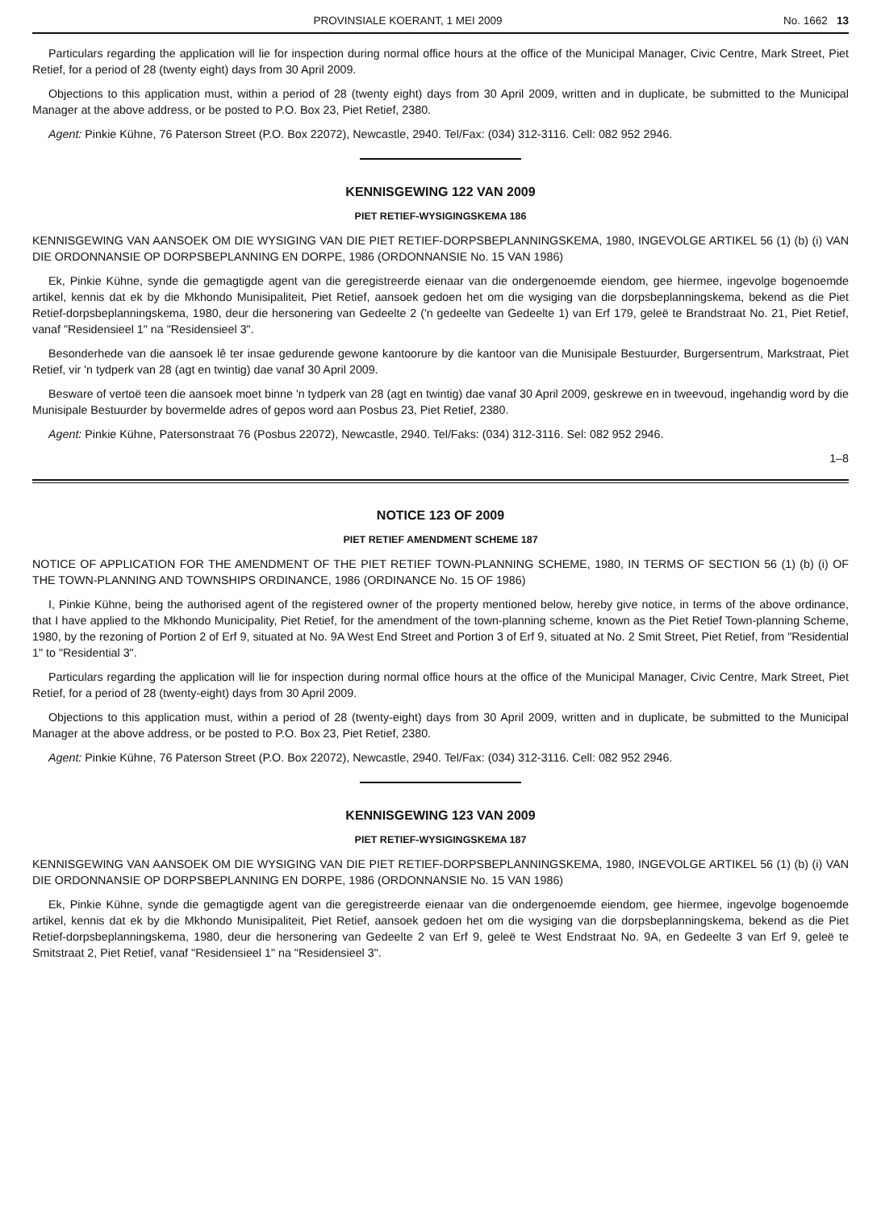PROVINSIALE KOERANT, 1 MEI 2009 No. 1662 13
Particulars regarding the application will lie for inspection during normal office hours at the office of the Municipal Manager, Civic Centre, Mark Street, Piet Retief, for a period of 28 (twenty eight) days from 30 April 2009.
Objections to this application must, within a period of 28 (twenty eight) days from 30 April 2009, written and in duplicate, be submitted to the Municipal Manager at the above address, or be posted to P.O. Box 23, Piet Retief, 2380.
Agent: Pinkie Kühne, 76 Paterson Street (P.O. Box 22072), Newcastle, 2940. Tel/Fax: (034) 312-3116. Cell: 082 952 2946.
KENNISGEWING 122 VAN 2009
PIET RETIEF-WYSIGINGSKEMA 186
KENNISGEWING VAN AANSOEK OM DIE WYSIGING VAN DIE PIET RETIEF-DORPSBEPLANNINGSKEMA, 1980, INGEVOLGE ARTIKEL 56 (1) (b) (i) VAN DIE ORDONNANSIE OP DORPSBEPLANNING EN DORPE, 1986 (ORDONNANSIE No. 15 VAN 1986)
Ek, Pinkie Kühne, synde die gemagtigde agent van die geregistreerde eienaar van die ondergenoemde eiendom, gee hiermee, ingevolge bogenoemde artikel, kennis dat ek by die Mkhondo Munisipaliteit, Piet Retief, aansoek gedoen het om die wysiging van die dorpsbeplanningskema, bekend as die Piet Retief-dorpsbeplanningskema, 1980, deur die hersonering van Gedeelte 2 ('n gedeelte van Gedeelte 1) van Erf 179, geleë te Brandstraat No. 21, Piet Retief, vanaf "Residensieel 1" na "Residensieel 3".
Besonderhede van die aansoek lê ter insae gedurende gewone kantoorure by die kantoor van die Munisipale Bestuurder, Burgersentrum, Markstraat, Piet Retief, vir 'n tydperk van 28 (agt en twintig) dae vanaf 30 April 2009.
Besware of vertoë teen die aansoek moet binne 'n tydperk van 28 (agt en twintig) dae vanaf 30 April 2009, geskrewe en in tweevoud, ingehandig word by die Munisipale Bestuurder by bovermelde adres of gepos word aan Posbus 23, Piet Retief, 2380.
Agent: Pinkie Kühne, Patersonstraat 76 (Posbus 22072), Newcastle, 2940. Tel/Faks: (034) 312-3116. Sel: 082 952 2946.
1–8
NOTICE 123 OF 2009
PIET RETIEF AMENDMENT SCHEME 187
NOTICE OF APPLICATION FOR THE AMENDMENT OF THE PIET RETIEF TOWN-PLANNING SCHEME, 1980, IN TERMS OF SECTION 56 (1) (b) (i) OF THE TOWN-PLANNING AND TOWNSHIPS ORDINANCE, 1986 (ORDINANCE No. 15 OF 1986)
I, Pinkie Kühne, being the authorised agent of the registered owner of the property mentioned below, hereby give notice, in terms of the above ordinance, that I have applied to the Mkhondo Municipality, Piet Retief, for the amendment of the town-planning scheme, known as the Piet Retief Town-planning Scheme, 1980, by the rezoning of Portion 2 of Erf 9, situated at No. 9A West End Street and Portion 3 of Erf 9, situated at No. 2 Smit Street, Piet Retief, from "Residential 1" to "Residential 3".
Particulars regarding the application will lie for inspection during normal office hours at the office of the Municipal Manager, Civic Centre, Mark Street, Piet Retief, for a period of 28 (twenty-eight) days from 30 April 2009.
Objections to this application must, within a period of 28 (twenty-eight) days from 30 April 2009, written and in duplicate, be submitted to the Municipal Manager at the above address, or be posted to P.O. Box 23, Piet Retief, 2380.
Agent: Pinkie Kühne, 76 Paterson Street (P.O. Box 22072), Newcastle, 2940. Tel/Fax: (034) 312-3116. Cell: 082 952 2946.
KENNISGEWING 123 VAN 2009
PIET RETIEF-WYSIGINGSKEMA 187
KENNISGEWING VAN AANSOEK OM DIE WYSIGING VAN DIE PIET RETIEF-DORPSBEPLANNINGSKEMA, 1980, INGEVOLGE ARTIKEL 56 (1) (b) (i) VAN DIE ORDONNANSIE OP DORPSBEPLANNING EN DORPE, 1986 (ORDONNANSIE No. 15 VAN 1986)
Ek, Pinkie Kühne, synde die gemagtigde agent van die geregistreerde eienaar van die ondergenoemde eiendom, gee hiermee, ingevolge bogenoemde artikel, kennis dat ek by die Mkhondo Munisipaliteit, Piet Retief, aansoek gedoen het om die wysiging van die dorpsbeplanningskema, bekend as die Piet Retief-dorpsbeplanningskema, 1980, deur die hersonering van Gedeelte 2 van Erf 9, geleë te West Endstraat No. 9A, en Gedeelte 3 van Erf 9, geleë te Smitstraat 2, Piet Retief, vanaf "Residensieel 1" na "Residensieel 3".